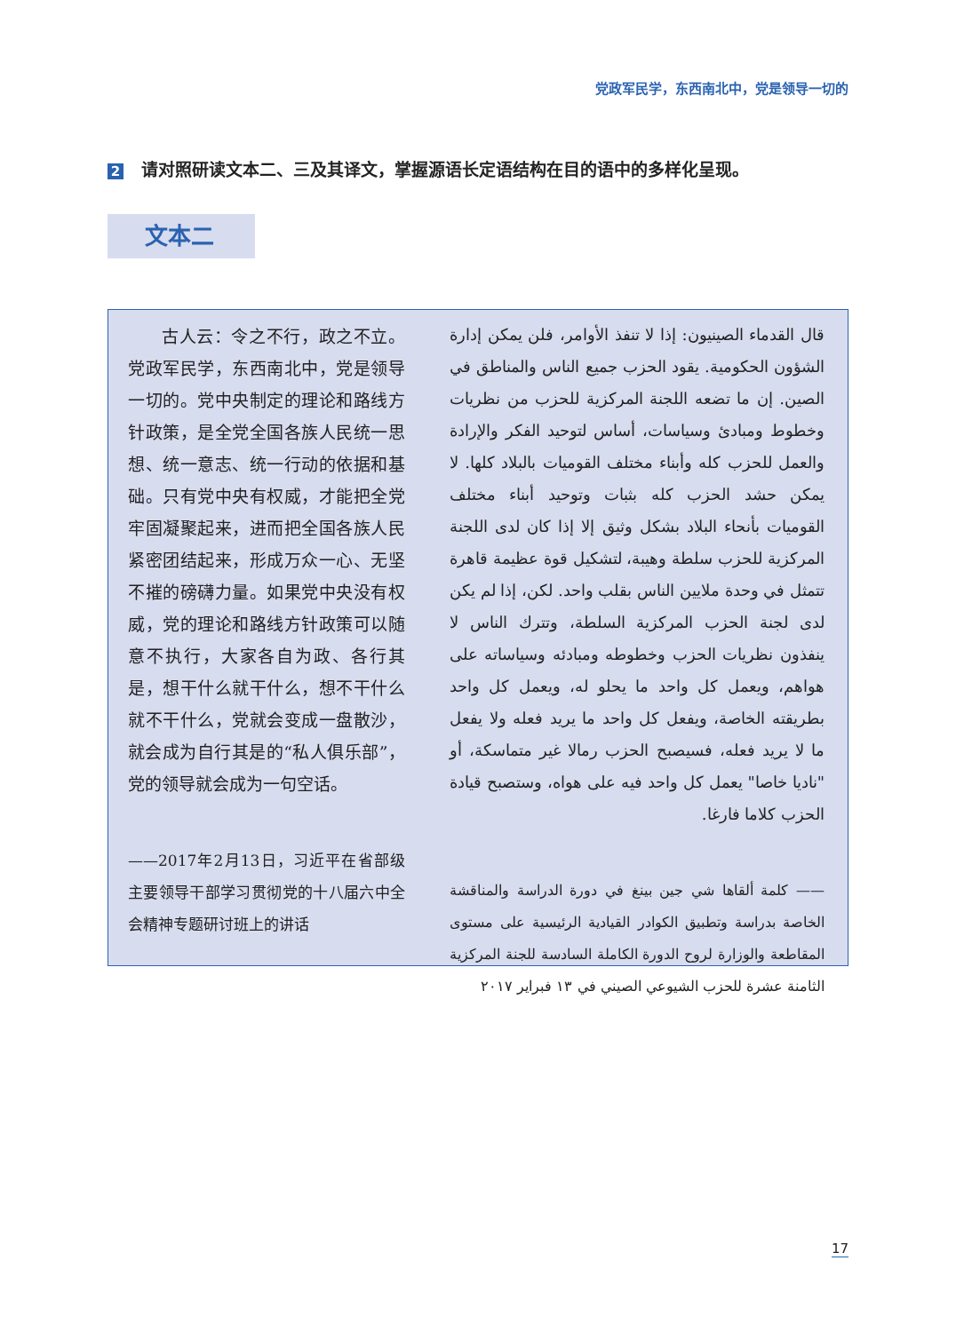党政军民学，东西南北中，党是领导一切的
2 请对照研读文本二、三及其译文，掌握源语长定语结构在目的语中的多样化呈现。
文本二
古人云：令之不行，政之不立。党政军民学，东西南北中，党是领导一切的。党中央制定的理论和路线方针政策，是全党全国各族人民统一思想、统一意志、统一行动的依据和基础。只有党中央有权威，才能把全党牢固凝聚起来，进而把全国各族人民紧密团结起来，形成万众一心、无坚不摧的磅礴力量。如果党中央没有权威，党的理论和路线方针政策可以随意不执行，大家各自为政、各行其是，想干什么就干什么，想不干什么就不干什么，党就会变成一盘散沙，就会成为自行其是的“私人俱乐部”，党的领导就会成为一句空话。
——2017年2月13日，习近平在省部级主要领导干部学习贯彻党的十八届六中全会精神专题研讨班上的讲话
قال القدماء الصينيون: إذا لا تنفذ الأوامر، فلن يمكن إدارة الشؤون الحكومية. يقود الحزب جميع الناس والمناطق في الصين. إن ما تضعه اللجنة المركزية للحزب من نظريات وخطوط ومبادئ وسياسات، أساس لتوحيد الفكر والإرادة والعمل للحزب كله وأبناء مختلف القوميات بالبلاد كلها. لا يمكن حشد الحزب كله بثبات وتوحيد أبناء مختلف القوميات بأنحاء البلاد بشكل وثيق إلا إذا كان لدى اللجنة المركزية للحزب سلطة وهيبة، لتشكيل قوة عظيمة قاهرة تتمثل في وحدة ملايين الناس بقلب واحد. لكن، إذا لم يكن لدى لجنة الحزب المركزية السلطة، وتترك الناس لا ينفذون نظريات الحزب وخطوطه ومبادئه وسياساته على هواهم، ويعمل كل واحد ما يحلو له، ويعمل كل واحد بطريقته الخاصة، ويفعل كل واحد ما يريد فعله ولا يفعل ما لا يريد فعله، فسيصبح الحزب رمالا غير متماسكة، أو "ناديا خاصا" يعمل كل واحد فيه على هواه، وستصبح قيادة الحزب كلاما فارغا.
—— كلمة ألقاها شي جين بينغ في دورة الدراسة والمناقشة الخاصة بدراسة وتطبيق الكوادر القيادية الرئيسية على مستوى المقاطعة والوزارة لروح الدورة الكاملة السادسة للجنة المركزية الثامنة عشرة للحزب الشيوعي الصيني في ١٣ فبراير ٢٠١٧
17